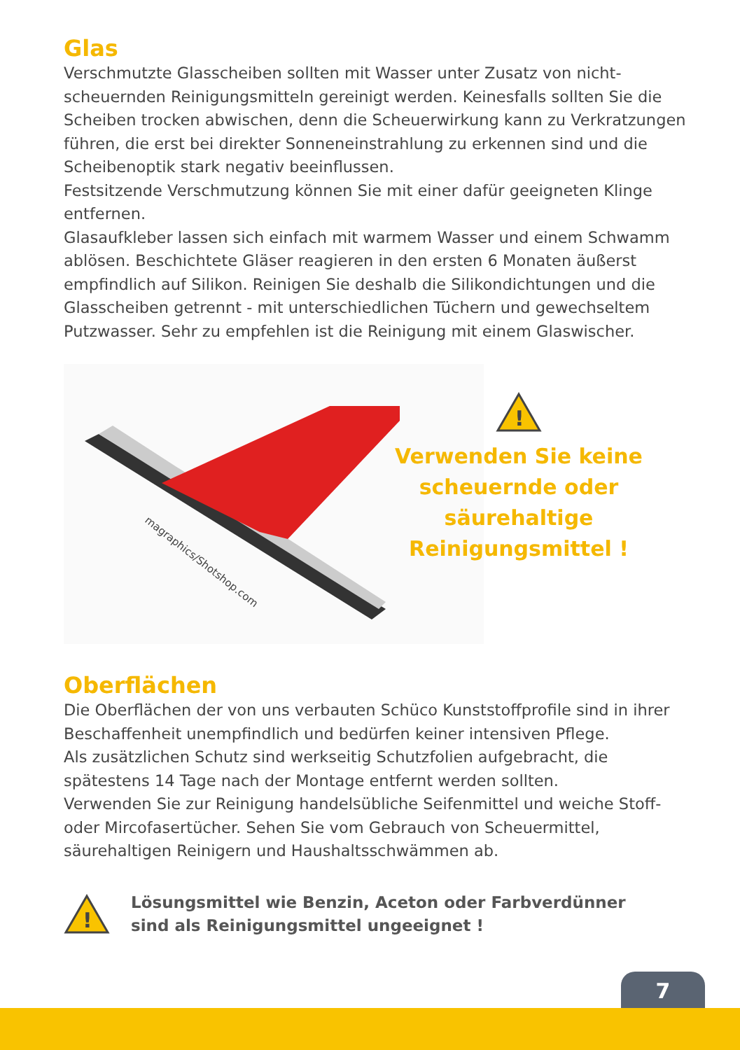Glas
Verschmutzte Glasscheiben sollten mit Wasser unter Zusatz von nicht-scheuernden Reinigungsmitteln gereinigt werden. Keinesfalls sollten Sie die Scheiben trocken abwischen, denn die Scheuerwirkung kann zu Verkratzungen führen, die erst bei direkter Sonneneinstrahlung zu erkennen sind und die Scheibenoptik stark negativ beeinflussen.
Festsitzende Verschmutzung können Sie mit einer dafür geeigneten Klinge entfernen.
Glasaufkleber lassen sich einfach mit warmem Wasser und einem Schwamm ablösen. Beschichtete Gläser reagieren in den ersten 6 Monaten äußerst empfindlich auf Silikon. Reinigen Sie deshalb die Silikondichtungen und die Glasscheiben getrennt - mit unterschiedlichen Tüchern und gewechseltem Putzwasser. Sehr zu empfehlen ist die Reinigung mit einem Glaswischer.
magraphics/Shotshop.com
!
Verwenden Sie keine
scheuernde oder säurehaltige
Reinigungsmittel !
Oberflächen
Die Oberflächen der von uns verbauten Schüco Kunststoffprofile sind in ihrer Beschaffenheit unempfindlich und bedürfen keiner intensiven Pflege.
Als zusätzlichen Schutz sind werkseitig Schutzfolien aufgebracht, die spätestens 14 Tage nach der Montage entfernt werden sollten.
Verwenden Sie zur Reinigung handelsübliche Seifenmittel und weiche Stoff- oder Mircofasertücher. Sehen Sie vom Gebrauch von Scheuermittel, säurehaltigen Reinigern und Haushaltsschwämmen ab.
!
Lösungsmittel wie Benzin, Aceton oder Farbverdünner
sind als Reinigungsmittel ungeeignet !
7